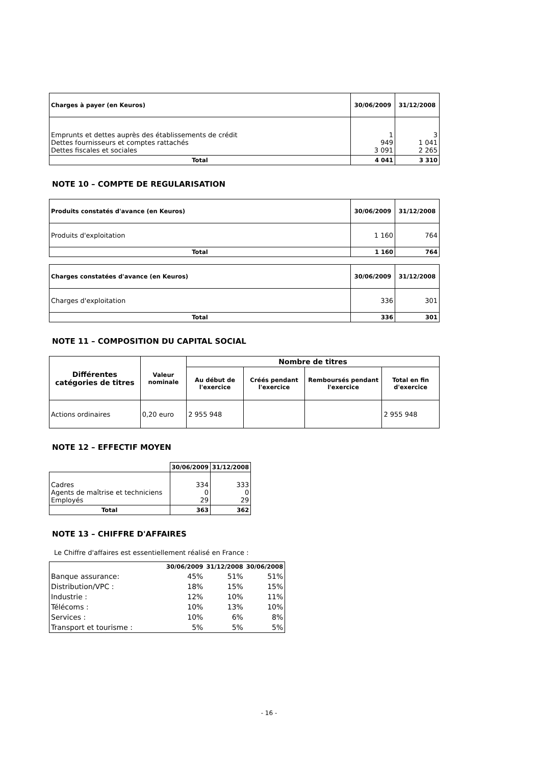| Charges à payer (en Keuros) | 30/06/2009 | 31/12/2008 |
| --- | --- | --- |
| Emprunts et dettes auprès des établissements de crédit Dettes fournisseurs et comptes rattachés Dettes fiscales et sociales | 1 949 3 091 | 3 1 041 2 265 |
| Total | 4 041 | 3 310 |
NOTE 10 – COMPTE DE REGULARISATION
| Produits constatés d'avance (en Keuros) | 30/06/2009 | 31/12/2008 |
| --- | --- | --- |
| Produits d'exploitation | 1 160 | 764 |
| Total | 1 160 | 764 |
| Charges constatées d'avance (en Keuros) | 30/06/2009 | 31/12/2008 |
| --- | --- | --- |
| Charges d'exploitation | 336 | 301 |
| Total | 336 | 301 |
NOTE 11 – COMPOSITION DU CAPITAL SOCIAL
| Différentes catégories de titres | Valeur nominale | Nombre de titres | | | |
| --- | --- | --- | --- | --- | --- |
| | | Au début de l'exercice | Créés pendant l'exercice | Remboursés pendant l'exercice | Total en fin d'exercice |
| Actions ordinaires | 0,20 euro | 2 955 948 | | | 2 955 948 |
NOTE 12 – EFFECTIF MOYEN
| | 30/06/2009 | 31/12/2008 |
| --- | --- | --- |
| Cadres Agents de maîtrise et techniciens Employés | 334 0 29 | 333 0 29 |
| Total | 363 | 362 |
NOTE 13 – CHIFFRE D'AFFAIRES
Le Chiffre d'affaires est essentiellement réalisé en France :
| | 30/06/2009 | 31/12/2008 | 30/06/2008 |
| Banque assurance: | 45% | 51% | 51% |
| Distribution/VPC : | 18% | 15% | 15% |
| Industrie : | 12% | 10% | 11% |
| Télécoms : | 10% | 13% | 10% |
| Services : | 10% | 6% | 8% |
| Transport et tourisme : | 5% | 5% | 5% |
- 16 -